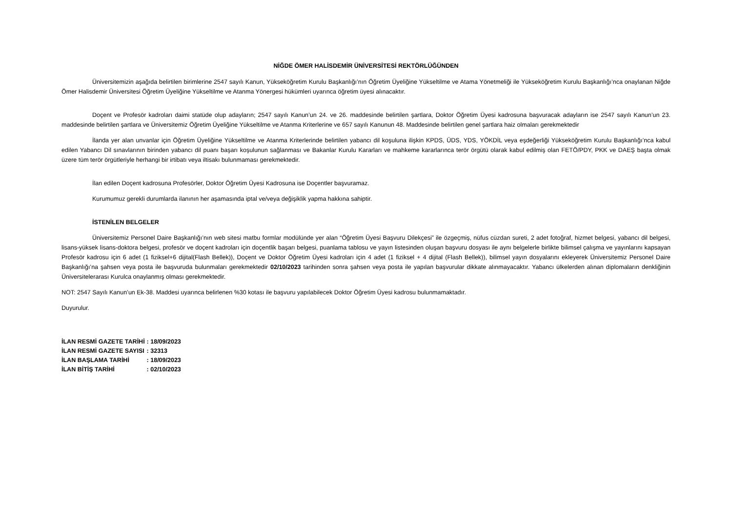NİĞDE ÖMER HALİSDEMİR ÜNİVERSİTESİ REKTÖRLÜĞÜNDEN
Üniversitemizin aşağıda belirtilen birimlerine 2547 sayılı Kanun, Yükseköğretim Kurulu Başkanlığı’nın Öğretim Üyeliğine Yükseltilme ve Atama Yönetmeliği ile Yükseköğretim Kurulu Başkanlığı’nca onaylanan Niğde Ömer Halisdemir Üniversitesi Öğretim Üyeliğine Yükseltilme ve Atanma Yönergesi hükümleri uyarınca öğretim üyesi alınacaktır.
Doçent ve Profesör kadroları daimi statüde olup adayların; 2547 sayılı Kanun’un 24. ve 26. maddesinde belirtilen şartlara, Doktor Öğretim Üyesi kadrosuna başvuracak adayların ise 2547 sayılı Kanun’un 23. maddesinde belirtilen şartlara ve Üniversitemiz Öğretim Üyeliğine Yükseltilme ve Atanma Kriterlerine ve 657 sayılı Kanunun 48. Maddesinde belirtilen genel şartlara haiz olmaları gerekmektedir
İlanda yer alan unvanlar için Öğretim Üyeliğine Yükseltilme ve Atanma Kriterlerinde belirtilen yabancı dil koşuluna ilişkin KPDS, ÜDS, YDS, YÖKDİL veya eşdeğerliği Yükseköğretim Kurulu Başkanlığı’nca kabul edilen Yabancı Dil sınavlarının birinden yabancı dil puanı başarı koşulunun sağlanması ve Bakanlar Kurulu Kararları ve mahkeme kararlarınca terör örgütü olarak kabul edilmiş olan FETÖ/PDY, PKK ve DAEŞ başta olmak üzere tüm terör örgütleriyle herhangi bir irtibatı veya iltisakı bulunmaması gerekmektedir.
İlan edilen Doçent kadrosuna Profesörler, Doktor Öğretim Üyesi Kadrosuna ise Doçentler başvuramaz.
Kurumumuz gerekli durumlarda ilanının her aşamasında iptal ve/veya değişiklik yapma hakkına sahiptir.
İSTENİLEN BELGELER
Üniversitemiz Personel Daire Başkanlığı’nın web sitesi matbu formlar modülünde yer alan “Öğretim Üyesi Başvuru Dilekçesi” ile özgeçmiş, nüfus cüzdan sureti, 2 adet fotoğraf, hizmet belgesi, yabancı dil belgesi, lisans-yüksek lisans-doktora belgesi, profesör ve doçent kadroları için doçentlik başarı belgesi, puanlama tablosu ve yayın listesinden oluşan başvuru dosyası ile aynı belgelerle birlikte bilimsel çalışma ve yayınlarını kapsayan Profesör kadrosu için 6 adet (1 fiziksel+6 dijital(Flash Bellek)), Doçent ve Doktor Öğretim Üyesi kadroları için 4 adet (1 fiziksel + 4 dijital (Flash Bellek)), bilimsel yayın dosyalarını ekleyerek Üniversitemiz Personel Daire Başkanlığı’na şahsen veya posta ile başvuruda bulunmaları gerekmektedir 02/10/2023 tarihinden sonra şahsen veya posta ile yapılan başvurular dikkate alınmayacaktır. Yabancı ülkelerden alınan diplomaların denkliğinin Üniversitelerarası Kurulca onaylanmış olması gerekmektedir.
NOT: 2547 Sayılı Kanun’un Ek-38. Maddesi uyarınca belirlenen %30 kotası ile başvuru yapılabilecek Doktor Öğretim Üyesi kadrosu bulunmamaktadır.
Duyurulur.
| İLAN RESMİ GAZETE TARİHİ | : 18/09/2023 |
| İLAN RESMİ GAZETE SAYISI | : 32313 |
| İLAN BAŞLAMA TARİHİ | : 18/09/2023 |
| İLAN BİTİŞ TARİHİ | : 02/10/2023 |